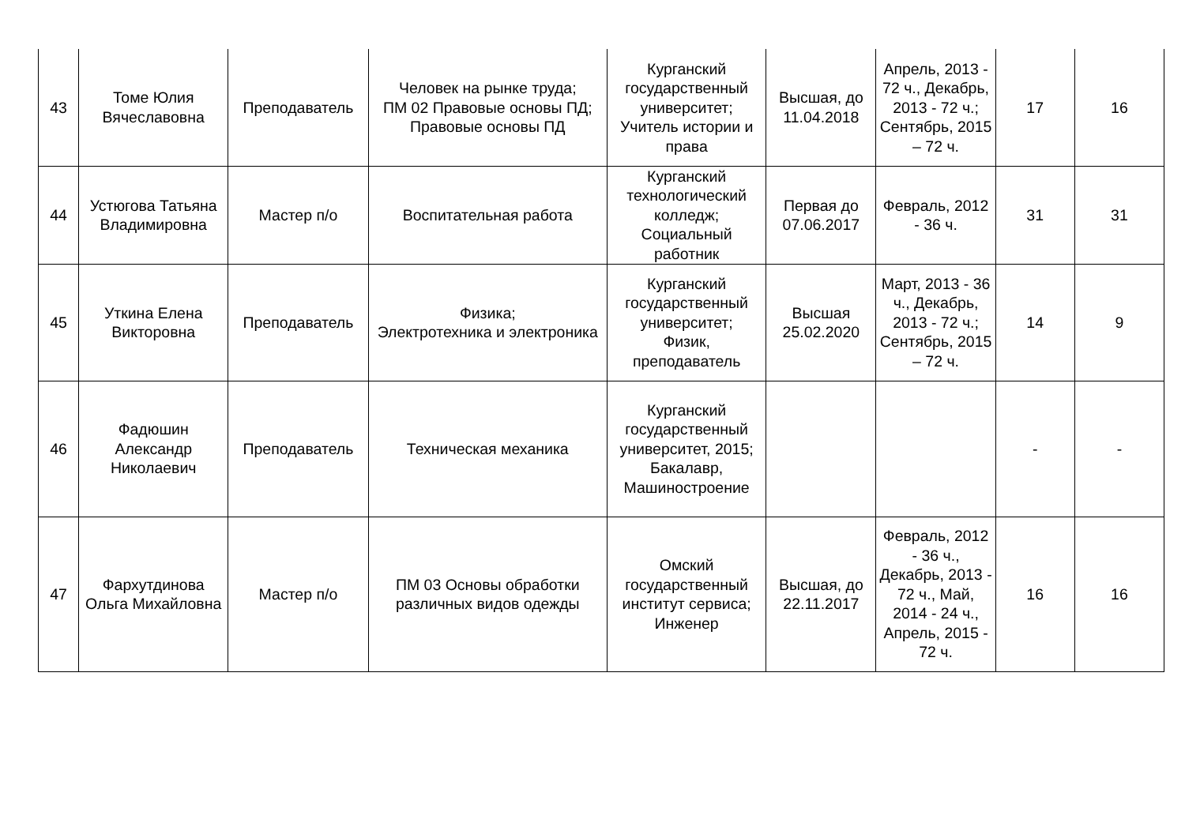| 43 | Томе Юлия Вячеславовна | Преподаватель | Человек на рынке труда; ПМ 02 Правовые основы ПД; Правовые основы ПД | Курганский государственный университет; Учитель истории и права | Высшая, до 11.04.2018 | Апрель, 2013 - 72 ч., Декабрь, 2013 - 72 ч.; Сентябрь, 2015 – 72 ч. | 17 | 16 |
| 44 | Устюгова Татьяна Владимировна | Мастер п/о | Воспитательная работа | Курганский технологический колледж; Социальный работник | Первая до 07.06.2017 | Февраль, 2012 - 36 ч. | 31 | 31 |
| 45 | Уткина Елена Викторовна | Преподаватель | Физика; Электротехника и электроника | Курганский государственный университет; Физик, преподаватель | Высшая 25.02.2020 | Март, 2013 - 36 ч., Декабрь, 2013 - 72 ч.; Сентябрь, 2015 – 72 ч. | 14 | 9 |
| 46 | Фадюшин Александр Николаевич | Преподаватель | Техническая механика | Курганский государственный университет, 2015; Бакалавр, Машиностроение | | | - | - |
| 47 | Фархутдинова Ольга Михайловна | Мастер п/о | ПМ 03 Основы обработки различных видов одежды | Омский государственный институт сервиса; Инженер | Высшая, до 22.11.2017 | Февраль, 2012 - 36 ч., Декабрь, 2013 - 72 ч., Май, 2014 - 24 ч., Апрель, 2015 - 72 ч. | 16 | 16 |